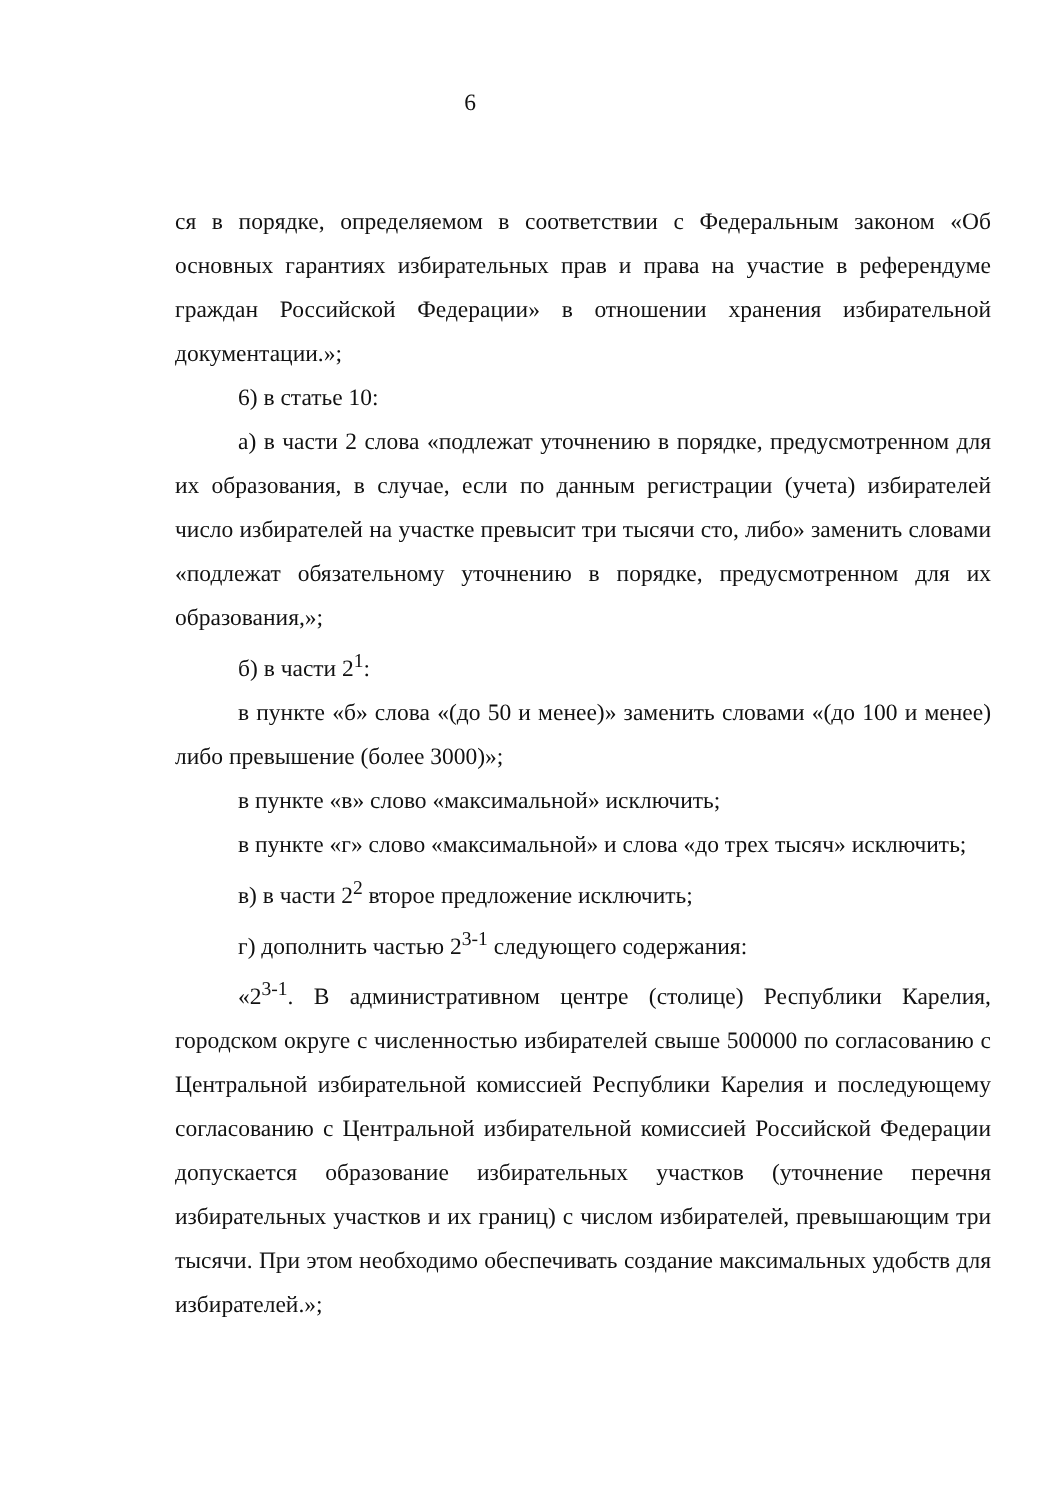6
ся в порядке, определяемом в соответствии с Федеральным законом «Об основных гарантиях избирательных прав и права на участие в референдуме граждан Российской Федерации» в отношении хранения избирательной документации.»;
6) в статье 10:
а) в части 2 слова «подлежат уточнению в порядке, предусмотренном для их образования, в случае, если по данным регистрации (учета) избирателей число избирателей на участке превысит три тысячи сто, либо» заменить словами «подлежат обязательному уточнению в порядке, предусмотренном для их образования,»;
б) в части 2<sup>1</sup>:
в пункте «б» слова «(до 50 и менее)» заменить словами «(до 100 и менее) либо превышение (более 3000)»;
в пункте «в» слово «максимальной» исключить;
в пункте «г» слово «максимальной» и слова «до трех тысяч» исключить;
в) в части 2<sup>2</sup> второе предложение исключить;
г) дополнить частью 2<sup>3-1</sup> следующего содержания:
«2<sup>3-1</sup>. В административном центре (столице) Республики Карелия, городском округе с численностью избирателей свыше 500000 по согласованию с Центральной избирательной комиссией Республики Карелия и последующему согласованию с Центральной избирательной комиссией Российской Федерации допускается образование избирательных участков (уточнение перечня избирательных участков и их границ) с числом избирателей, превышающим три тысячи. При этом необходимо обеспечивать создание максимальных удобств для избирателей.»;